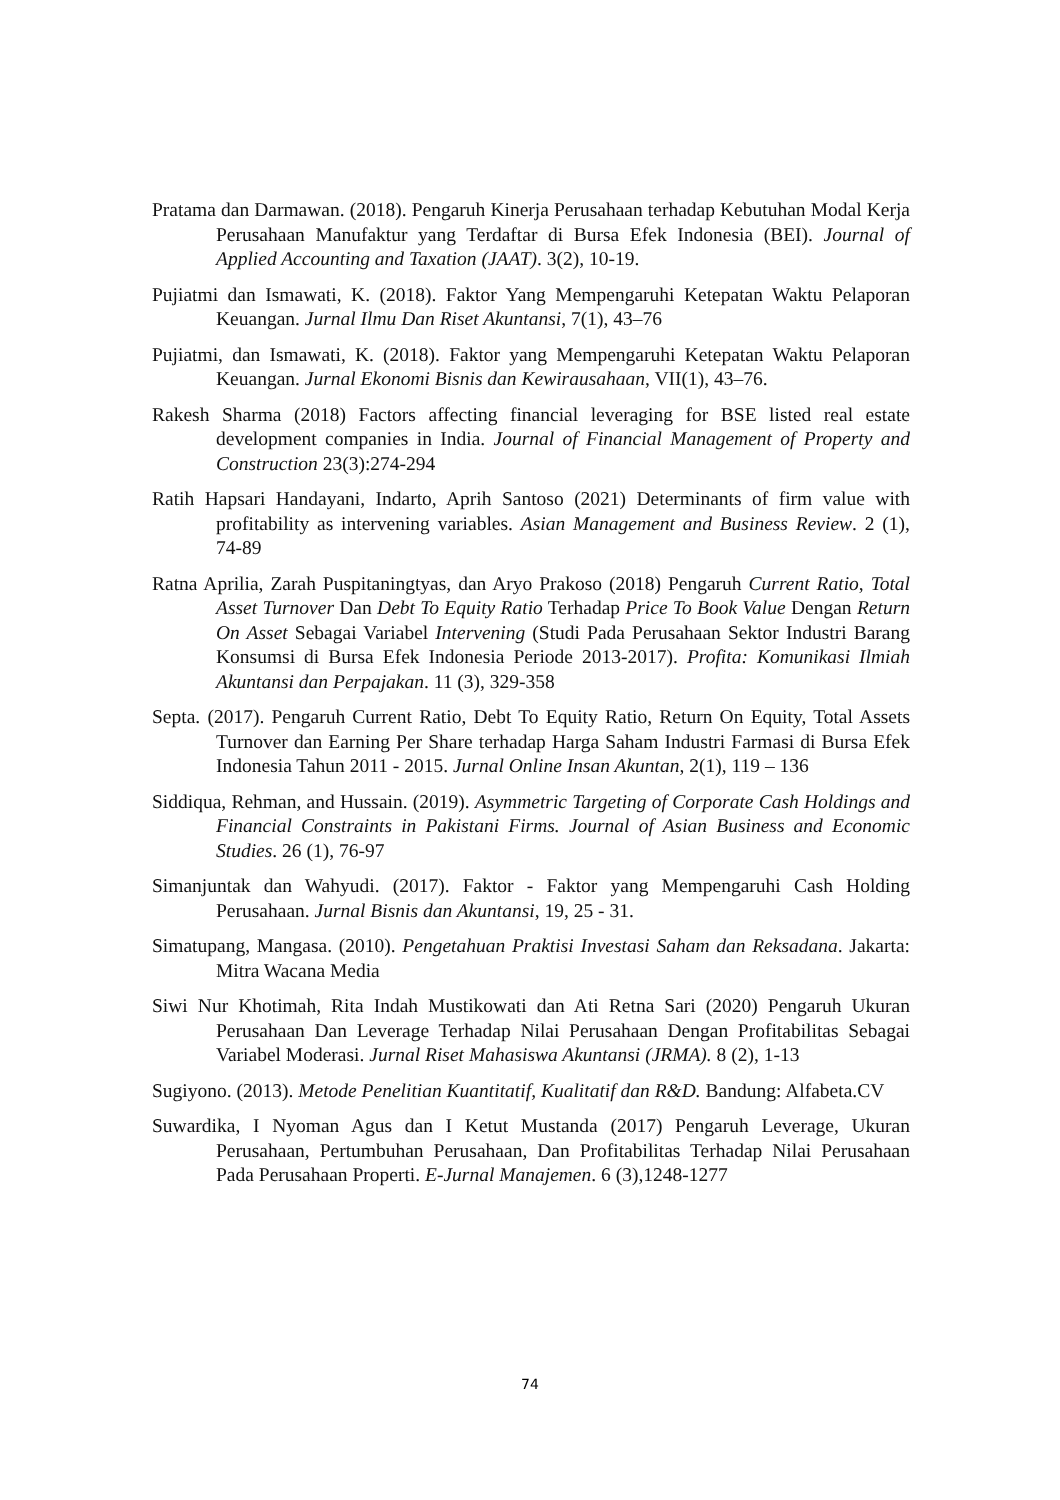Pratama dan Darmawan. (2018). Pengaruh Kinerja Perusahaan terhadap Kebutuhan Modal Kerja Perusahaan Manufaktur yang Terdaftar di Bursa Efek Indonesia (BEI). Journal of Applied Accounting and Taxation (JAAT). 3(2), 10-19.
Pujiatmi dan Ismawati, K. (2018). Faktor Yang Mempengaruhi Ketepatan Waktu Pelaporan Keuangan. Jurnal Ilmu Dan Riset Akuntansi, 7(1), 43–76
Pujiatmi, dan Ismawati, K. (2018). Faktor yang Mempengaruhi Ketepatan Waktu Pelaporan Keuangan. Jurnal Ekonomi Bisnis dan Kewirausahaan, VII(1), 43–76.
Rakesh Sharma (2018) Factors affecting financial leveraging for BSE listed real estate development companies in India. Journal of Financial Management of Property and Construction 23(3):274-294
Ratih Hapsari Handayani, Indarto, Aprih Santoso (2021) Determinants of firm value with profitability as intervening variables. Asian Management and Business Review. 2 (1), 74-89
Ratna Aprilia, Zarah Puspitaningtyas, dan Aryo Prakoso (2018) Pengaruh Current Ratio, Total Asset Turnover Dan Debt To Equity Ratio Terhadap Price To Book Value Dengan Return On Asset Sebagai Variabel Intervening (Studi Pada Perusahaan Sektor Industri Barang Konsumsi di Bursa Efek Indonesia Periode 2013-2017). Profita: Komunikasi Ilmiah Akuntansi dan Perpajakan. 11 (3), 329-358
Septa. (2017). Pengaruh Current Ratio, Debt To Equity Ratio, Return On Equity, Total Assets Turnover dan Earning Per Share terhadap Harga Saham Industri Farmasi di Bursa Efek Indonesia Tahun 2011 - 2015. Jurnal Online Insan Akuntan, 2(1), 119 – 136
Siddiqua, Rehman, and Hussain. (2019). Asymmetric Targeting of Corporate Cash Holdings and Financial Constraints in Pakistani Firms. Journal of Asian Business and Economic Studies. 26 (1), 76-97
Simanjuntak dan Wahyudi. (2017). Faktor - Faktor yang Mempengaruhi Cash Holding Perusahaan. Jurnal Bisnis dan Akuntansi, 19, 25 - 31.
Simatupang, Mangasa. (2010). Pengetahuan Praktisi Investasi Saham dan Reksadana. Jakarta: Mitra Wacana Media
Siwi Nur Khotimah, Rita Indah Mustikowati dan Ati Retna Sari (2020) Pengaruh Ukuran Perusahaan Dan Leverage Terhadap Nilai Perusahaan Dengan Profitabilitas Sebagai Variabel Moderasi. Jurnal Riset Mahasiswa Akuntansi (JRMA). 8 (2), 1-13
Sugiyono. (2013). Metode Penelitian Kuantitatif, Kualitatif dan R&D. Bandung: Alfabeta.CV
Suwardika, I Nyoman Agus dan I Ketut Mustanda (2017) Pengaruh Leverage, Ukuran Perusahaan, Pertumbuhan Perusahaan, Dan Profitabilitas Terhadap Nilai Perusahaan Pada Perusahaan Properti. E-Jurnal Manajemen. 6 (3),1248-1277
74